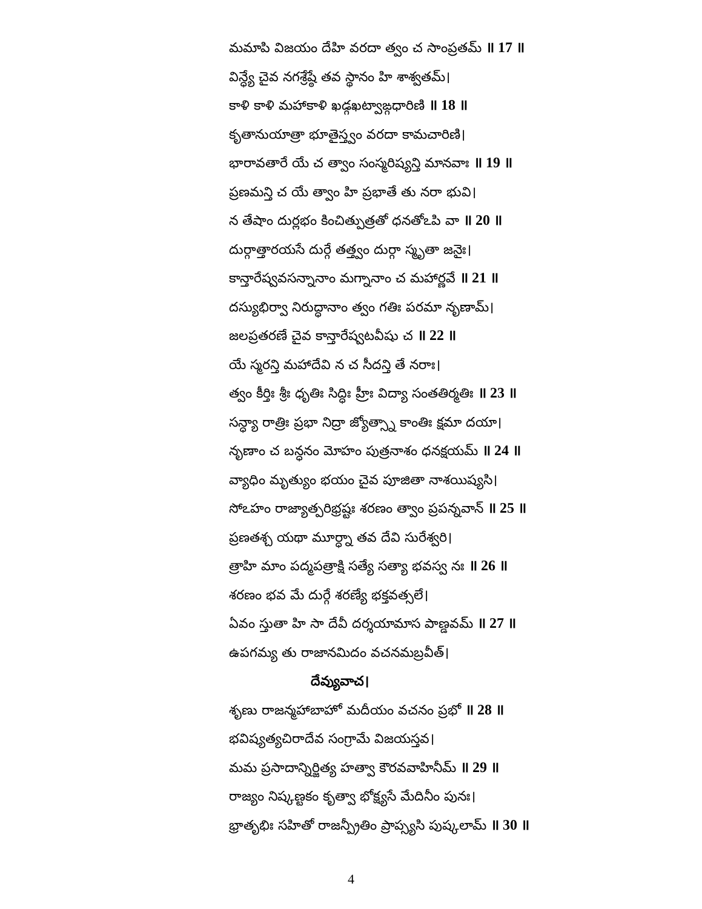మమాపి విజయం దేహి వరదా త్వం చ సాంప్రతమ్ ॥ 17 ॥
విన్ధ్యే చైవ నగశ్రేష్ఠే తవ స్థానం హి శాశ్వతమ్।
కాళి కాళి మహాకాళి ఖడ్గఖట్వాఙ్గధారిణి ॥ 18 ॥
కృతానుయాత్రా భూతైస్త్వం వరదా కామచారిణి।
భారావతారే యే చ త్వాం సంస్మరిష్యన్తి మానవాః ॥ 19 ॥
ప్రణమన్తి చ యే త్వాం హి ప్రభాతే తు నరా భువి।
న తేషాం దుర్లభం కించిత్పుత్రతో ధనతోఽపి వా ॥ 20 ॥
దుర్గాత్తారయసే దుర్గే తత్త్వం దుర్గా స్మృతా జనైః।
కాన్తారేష్వవసన్నానాం మగ్నానాం చ మహార్ణవే ॥ 21 ॥
దస్యుభిర్వా నిరుద్ధానాం త్వం గతిః పరమా నృణామ్।
జలప్రతరణే చైవ కాన్తారేష్వటవీషు చ ॥ 22 ॥
యే స్మరన్తి మహాదేవి న చ సీదన్తి తే నరాః।
త్వం కీర్తిః శ్రీః ధృతిః సిద్ధిః హ్రీః విద్యా సంతతిర్మతిః ॥ 23 ॥
సన్ధ్యా రాత్రిః ప్రభా నిద్రా జ్యోత్స్నా కాంతిః క్షమా దయా।
నృణాం చ బన్ధనం మోహం పుత్రనాశం ధనక్షయమ్ ॥ 24 ॥
వ్యాధిం మృత్యుం భయం చైవ పూజితా నాశయిష్యసి।
సోఽహం రాజ్యాత్పరిభ్రష్టః శరణం త్వాం ప్రపన్నవాన్ ॥ 25 ॥
ప్రణతశ్చ యథా మూర్ధ్నా తవ దేవి సురేశ్వరి।
త్రాహి మాం పద్మపత్రాక్షి సత్యే సత్యా భవస్వ నః ॥ 26 ॥
శరణం భవ మే దుర్గే శరణ్యే భక్తవత్సలే।
ఏవం స్తుతా హి సా దేవీ దర్శయామాస పాణ్డవమ్ ॥ 27 ॥
ఉపగమ్య తు రాజానమిదం వచనమబ్రవీత్।
దేవ్యువాచ।
శృణు రాజన్మహాబాహో మదీయం వచనం ప్రభో ॥ 28 ॥
భవిష్యత్యచిరాదేవ సంగ్రామే విజయస్తవ।
మమ ప్రసాదాన్నిర్జిత్య హత్వా కౌరవవాహినీమ్ ॥ 29 ॥
రాజ్యం నిష్కణ్టకం కృత్వా భోక్ష్యసే మేదినీం పునః।
భ్రాతృభిః సహితో రాజన్ప్రీతిం ప్రాప్స్యసి పుష్కలామ్ ॥ 30 ॥
4